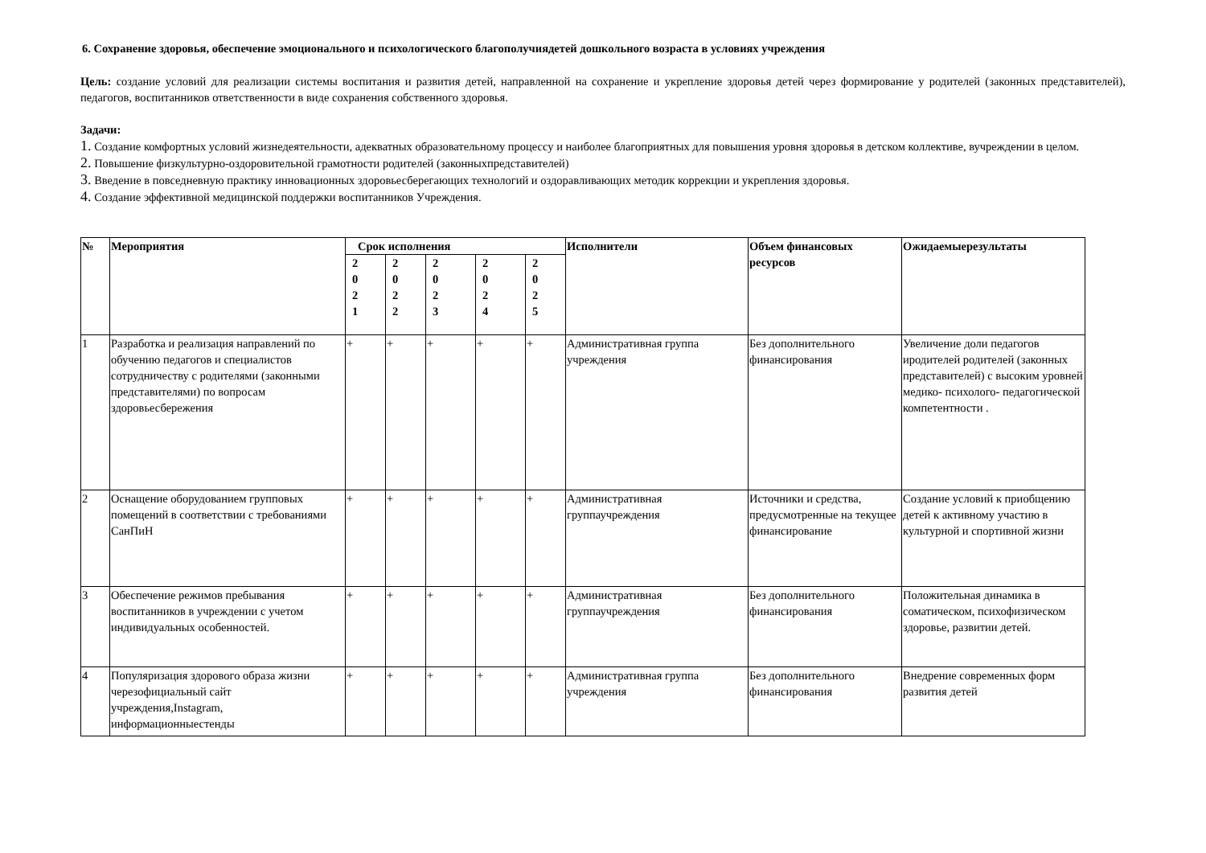6. Сохранение здоровья, обеспечение эмоционального и психологического благополучиядетей дошкольного возраста в условиях учреждения
Цель: создание условий для реализации системы воспитания и развития детей, направленной на сохранение и укрепление здоровья детей через формирование у родителей (законных представителей), педагогов, воспитанников ответственности в виде сохранения собственного здоровья.
Задачи:
1. Создание комфортных условий жизнедеятельности, адекватных образовательному процессу и наиболее благоприятных для повышения уровня здоровья в детском коллективе, вучреждении в целом.
2. Повышение физкультурно-оздоровительной грамотности родителей (законныхпредставителей)
3. Введение в повседневную практику инновационных здоровьесберегающих технологий и оздоравливающих методик коррекции и укрепления здоровья.
4. Создание эффективной медицинской поддержки воспитанников Учреждения.
| № | Мероприятия | Срок исполнения | | | | | Исполнители | Объем финансовых ресурсов | Ожидаемыерезультаты |
| --- | --- | --- | --- | --- | --- | --- | --- | --- | --- |
| | | 2 0 2 1 | 2 0 2 2 | 2 0 2 3 | 2 0 2 4 | 2 0 2 5 | | | |
| 1 | Разработка и реализация направлений по обучению педагогов и специалистов сотрудничеству с родителями (законными представителями) по вопросам здоровьесбережения | + | + | + | + | + | Административная группа учреждения | Без дополнительного финансирования | Увеличение доли педагогов иродителей родителей (законных представителей) с высоким уровней медико- психолого- педагогической компетентности . |
| 2 | Оснащение оборудованием групповых помещений в соответствии с требованиями СанПиН | + | + | + | + | + | Административная группаучреждения | Источники и средства, предусмотренные на текущее финансирование | Создание условий к приобщению детей к активному участию в культурной и спортивной жизни |
| 3 | Обеспечение режимов пребывания воспитанников в учреждении с учетом индивидуальных особенностей. | + | + | + | + | + | Административная группаучреждения | Без дополнительного финансирования | Положительная динамика в соматическом, психофизическом здоровье, развитии детей. |
| 4 | Популяризация здорового образа жизни черезофициальный сайт учреждения,Instagram, информационныестенды | + | + | + | + | + | Административная группа учреждения | Без дополнительного финансирования | Внедрение современных форм развития детей |